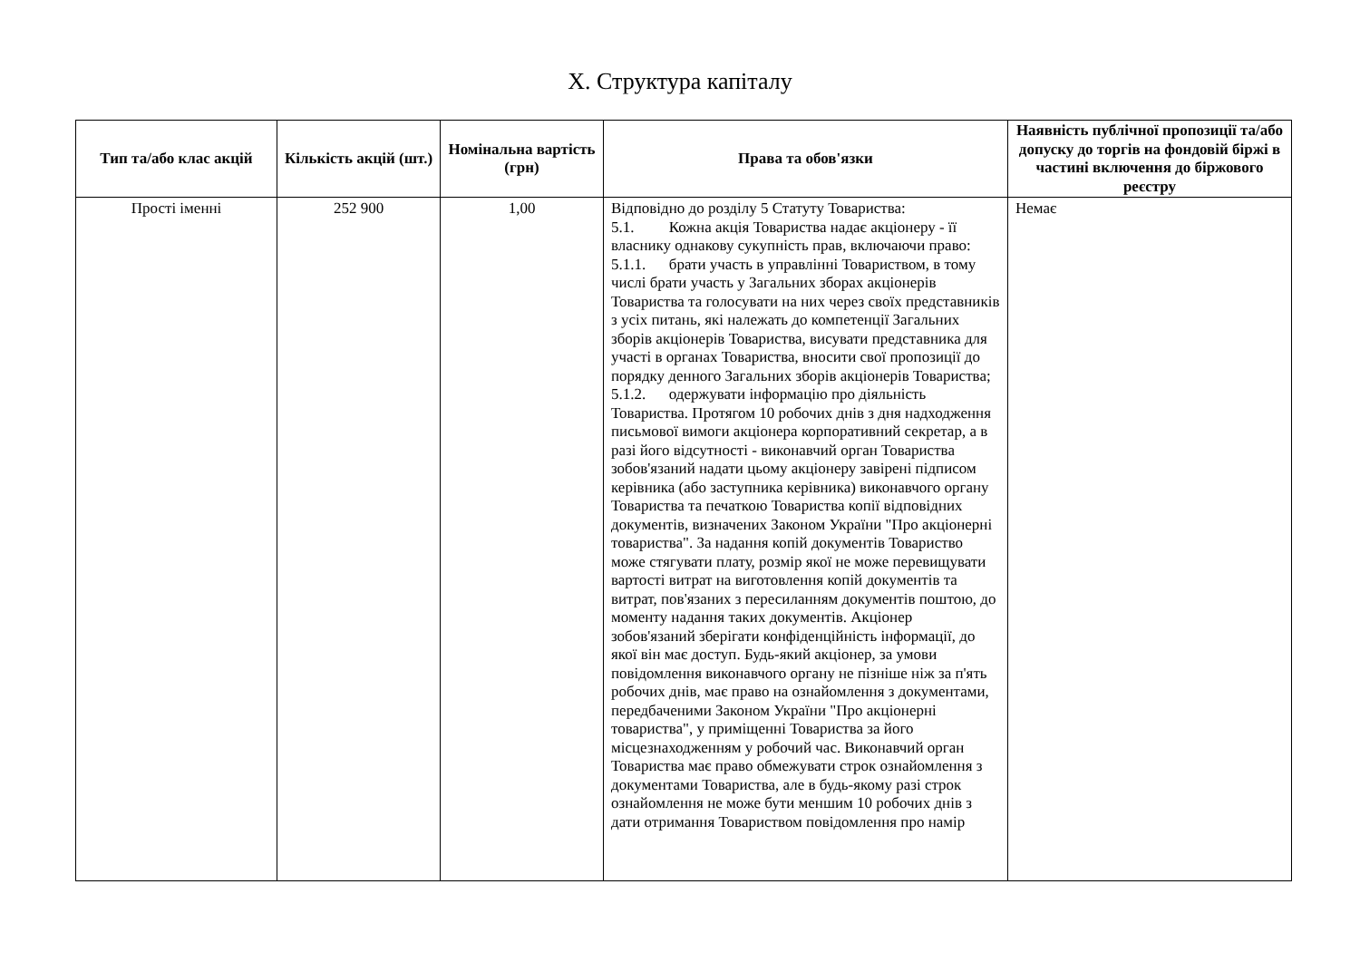X. Структура капіталу
| Тип та/або клас акцій | Кількість акцій (шт.) | Номінальна вартість (грн) | Права та обов'язки | Наявність публічної пропозиції та/або допуску до торгів на фондовій біржі в частині включення до біржового реєстру |
| --- | --- | --- | --- | --- |
| Прості іменні | 252 900 | 1,00 | Відповідно до розділу 5 Статуту Товариства: 5.1. Кожна акція Товариства надає акціонеру - її власнику однакову сукупність прав, включаючи право: 5.1.1. брати участь в управлінні Товариством, в тому числі брати участь у Загальних зборах акціонерів Товариства та голосувати на них через своїх представників з усіх питань, які належать до компетенції Загальних зборів акціонерів Товариства, висувати представника для участі в органах Товариства, вносити свої пропозиції до порядку денного Загальних зборів акціонерів Товариства; 5.1.2. одержувати інформацію про діяльність Товариства. Протягом 10 робочих днів з дня надходження письмової вимоги акціонера корпоративний секретар, а в разі його відсутності - виконавчий орган Товариства зобов'язаний надати цьому акціонеру завірені підписом керівника (або заступника керівника) виконавчого органу Товариства та печаткою Товариства копії відповідних документів, визначених Законом України "Про акціонерні товариства". За надання копій документів Товариство може стягувати плату, розмір якої не може перевищувати вартості витрат на виготовлення копій документів та витрат, пов'язаних з пересиланням документів поштою, до моменту надання таких документів. Акціонер зобов'язаний зберігати конфіденційність інформації, до якої він має доступ. Будь-який акціонер, за умови повідомлення виконавчого органу не пізніше ніж за п'ять робочих днів, має право на ознайомлення з документами, передбаченими Законом України "Про акціонерні товариства", у приміщенні Товариства за його місцезнаходженням у робочий час. Виконавчий орган Товариства має право обмежувати строк ознайомлення з документами Товариства, але в будь-якому разі строк ознайомлення не може бути меншим 10 робочих днів з дати отримання Товариством повідомлення про намір | Немає |